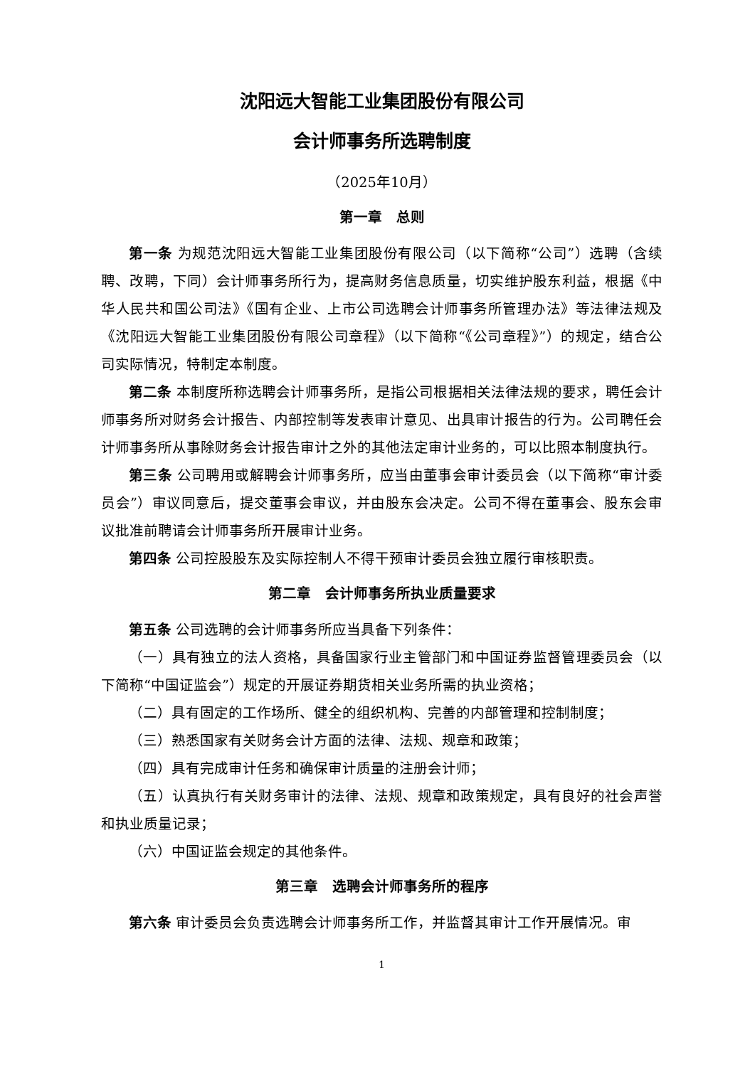沈阳远大智能工业集团股份有限公司
会计师事务所选聘制度
（2025年10月）
第一章　总则
第一条 为规范沈阳远大智能工业集团股份有限公司（以下简称“公司”）选聘（含续聘、改聘，下同）会计师事务所行为，提高财务信息质量，切实维护股东利益，根据《中华人民共和国公司法》《国有企业、上市公司选聘会计师事务所管理办法》等法律法规及《沈阳远大智能工业集团股份有限公司章程》（以下简称“《公司章程》”）的规定，结合公司实际情况，特制定本制度。
第二条 本制度所称选聘会计师事务所，是指公司根据相关法律法规的要求，聘任会计师事务所对财务会计报告、内部控制等发表审计意见、出具审计报告的行为。公司聘任会计师事务所从事除财务会计报告审计之外的其他法定审计业务的，可以比照本制度执行。
第三条 公司聘用或解聘会计师事务所，应当由董事会审计委员会（以下简称“审计委员会”）审议同意后，提交董事会审议，并由股东会决定。公司不得在董事会、股东会审议批准前聘请会计师事务所开展审计业务。
第四条 公司控股股东及实际控制人不得干预审计委员会独立履行审核职责。
第二章　会计师事务所执业质量要求
第五条 公司选聘的会计师事务所应当具备下列条件：
（一）具有独立的法人资格，具备国家行业主管部门和中国证券监督管理委员会（以下简称“中国证监会”）规定的开展证券期货相关业务所需的执业资格；
（二）具有固定的工作场所、健全的组织机构、完善的内部管理和控制制度；
（三）熟悉国家有关财务会计方面的法律、法规、规章和政策；
（四）具有完成审计任务和确保审计质量的注册会计师；
（五）认真执行有关财务审计的法律、法规、规章和政策规定，具有良好的社会声誉和执业质量记录；
（六）中国证监会规定的其他条件。
第三章　选聘会计师事务所的程序
第六条 审计委员会负责选聘会计师事务所工作，并监督其审计工作开展情况。审
1